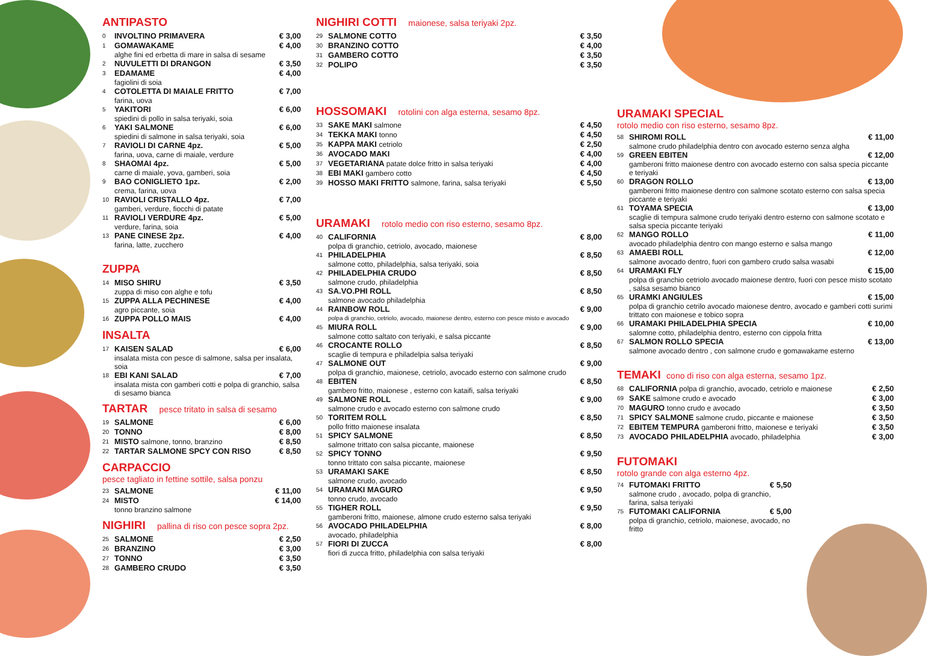ANTIPASTO
0 INVOLTINO PRIMAVERA € 3,00
1 GOMAWAKAME € 4,00
alghe fini ed erbetta di mare in salsa di sesame
2 NUVULETTI DI DRANGON € 3,50
3 EDAMAME € 4,00
fagiolini di soia
4 COTOLETTA DI MAIALE FRITTO € 7,00
farina, uova
5 YAKITORI € 6,00
spiedini di pollo in salsa teriyaki, soia
6 YAKI SALMONE € 6,00
spiedini di salmone in salsa teriyaki, soia
7 RAVIOLI DI CARNE 4pz. € 5,00
farina, uova, carne di maiale, verdure
8 SHAOMAI 4pz. € 5,00
carne di maiale, yova, gamberi, soia
9 BAO CONIGLIETO 1pz. € 2,00
crema, farina, uova
10 RAVIOLI CRISTALLO 4pz. € 7,00
gamberi, verdure, fiocchi di patate
11 RAVIOLI VERDURE 4pz. € 5,00
verdure, farina, soia
13 PANE CINESE 2pz. € 4,00
farina, latte, zucchero
ZUPPA
14 MISO SHIRU € 3,50
zuppa di miso con alghe e tofu
15 ZUPPA ALLA PECHINESE € 4,00
agro piccante, soia
16 ZUPPA POLLO MAIS € 4,00
INSALTA
17 KAISEN SALAD € 6,00
insalata mista con pesce di salmone, salsa per insalata, soia
18 EBI KANI SALAD € 7,00
insalata mista con gamberi cotti e polpa di granchio, salsa di sesamo bianca
TARTAR pesce tritato in salsa di sesamo
19 SALMONE € 6,00
20 TONNO € 8,00
21 MISTO salmone, tonno, branzino € 8,50
22 TARTAR SALMONE SPCY CON RISO € 8,50
CARPACCIO
pesce tagliato in fettine sottile, salsa ponzu
23 SALMONE € 11,00
24 MISTO € 14,00
tonno branzino salmone
NIGHIRI pallina di riso con pesce sopra 2pz.
25 SALMONE € 2,50
26 BRANZINO € 3,00
27 TONNO € 3,50
28 GAMBERO CRUDO € 3,50
NIGHIRI COTTI maionese, salsa teriyaki 2pz.
29 SALMONE COTTO € 3,50
30 BRANZINO COTTO € 4,00
31 GAMBERO COTTO € 3,50
32 POLIPO € 3,50
HOSSOMAKI rotolini con alga esterna, sesamo 8pz.
33 SAKE MAKI salmone € 4,50
34 TEKKA MAKI tonno € 4,50
35 KAPPA MAKI cetriolo € 2,50
36 AVOCADO MAKI € 4,00
37 VEGETARIANA patate dolce fritto in salsa teriyaki € 4,00
38 EBI MAKI gambero cotto € 4,50
39 HOSSO MAKI FRITTO salmone, farina, salsa teriyaki € 5,50
URAMAKI rotolo medio con riso esterno, sesamo 8pz.
40 CALIFORNIA € 8,00
polpa di granchio, cetriolo, avocado, maionese
41 PHILADELPHIA € 8,50
salmone cotto, philadelphia, salsa teriyaki, soia
42 PHILADELPHIA CRUDO € 8,50
salmone crudo, philadelphia
43 SA.VO.PHI ROLL € 8,50
salmone avocado philadelphia
44 RAINBOW ROLL € 9,00
polpa di granchio, cetriolo, avocado, maionese dentro, esterno con pesce misto e avocado
45 MIURA ROLL € 9,00
salmone cotto saltato con teriyaki, e salsa piccante
46 CROCANTE ROLLO € 8,50
scaglie di tempura e philadelpia salsa teriyaki
47 SALMONE OUT € 9,00
polpa di granchio, maionese, cetriolo, avocado esterno con salmone crudo
48 EBITEN € 8,50
gambero fritto, maionese , esterno con kataifi, salsa teriyaki
49 SALMONE ROLL € 9,00
salmone crudo e avocado esterno con salmone crudo
50 TORITEM ROLL € 8,50
pollo fritto maionese insalata
51 SPICY SALMONE € 8,50
salmone trittato con salsa piccante, maionese
52 SPICY TONNO € 9,50
tonno trittato con salsa piccante, maionese
53 URAMAKI SAKE € 8,50
salmone crudo, avocado
54 URAMAKI MAGURO € 9,50
tonno crudo, avocado
55 TIGHER ROLL € 9,50
gamberoni fritto, maionese, almone crudo esterno salsa teriyaki
56 AVOCADO PHILADELPHIA € 8,00
avocado, philadelphia
57 FIORI DI ZUCCA € 8,00
fiori di zucca fritto, philadelphia con salsa teriyaki
URAMAKI SPECIAL
rotolo medio con riso esterno, sesamo 8pz.
58 SHIROMI ROLL € 11,00
salmone crudo philadelphia dentro con avocado esterno senza algha
59 GREEN EBITEN € 12,00
gamberoni fritto maionese dentro con avocado esterno con salsa specia piccante e teriyaki
60 DRAGON ROLLO € 13,00
gamberoni fritto maionese dentro con salmone scotato esterno con salsa specia piccante e teriyaki
61 TOYAMA SPECIA € 13,00
scaglie di tempura salmone crudo teriyaki dentro esterno con salmone scotato e salsa specia piccante teriyaki
62 MANGO ROLLO € 11,00
avocado philadelphia dentro con mango esterno e salsa mango
63 AMAEBI ROLL € 12,00
salmone avocado dentro, fuori con gambero crudo salsa wasabi
64 URAMAKI FLY € 15,00
polpa di granchio cetriolo avocado maionese dentro, fuori con pesce misto scotato , salsa sesamo bianco
65 URAMKI ANGIULES € 15,00
polpa di granchio cetrilo avocado maionese dentro, avocado e gamberi cotti surimi trittato con maionese e tobico sopra
66 URAMAKI PHILADELPHIA SPECIA € 10,00
salomne cotto, philadelphia dentro, esterno con cippola fritta
67 SALMON ROLLO SPECIA € 13,00
salmone avocado dentro , con salmone crudo e gomawakame esterno
TEMAKI cono di riso con alga esterna, sesamo 1pz.
68 CALIFORNIA polpa di granchio, avocado, cetriolo e maionese € 2,50
69 SAKE salmone crudo e avocado € 3,00
70 MAGURO tonno crudo e avocado € 3,50
71 SPICY SALMONE salmone crudo, piccante e maionese € 3,50
72 EBITEM TEMPURA gamberoni fritto, maionese e teriyaki € 3,50
73 AVOCADO PHILADELPHIA avocado, philadelphia € 3,00
FUTOMAKI
rotolo grande con alga esterno 4pz.
74 FUTOMAKI FRITTO € 5,50
salmone crudo , avocado, polpa di granchio, farina, salsa teriyaki
75 FUTOMAKI CALIFORNIA € 5,00
polpa di granchio, cetriolo, maionese, avocado, no fritto